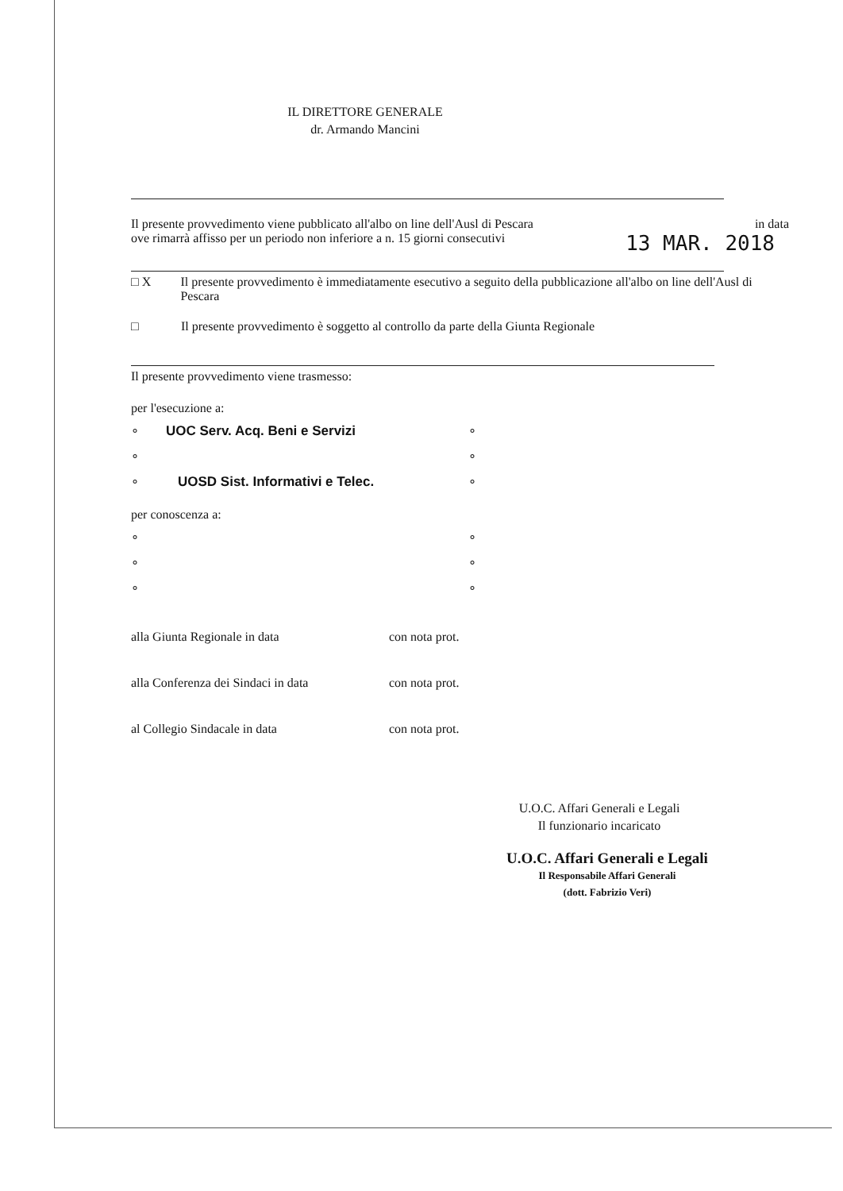IL DIRETTORE GENERALE
dr. Armando Mancini
Il presente provvedimento viene pubblicato all'albo on line dell'Ausl di Pescara in data
ove rimarrà affisso per un periodo non inferiore a n. 15 giorni consecutivi 13 MAR. 2018
□ X Il presente provvedimento è immediatamente esecutivo a seguito della pubblicazione all'albo on line dell'Ausl di Pescara
□ Il presente provvedimento è soggetto al controllo da parte della Giunta Regionale
Il presente provvedimento viene trasmesso:
per l'esecuzione a:
∘ UOC Serv. Acq. Beni e Servizi
∘
∘ UOSD Sist. Informativi e Telec.
∘
∘
∘
per conoscenza a:
∘
∘
∘
∘
∘
∘
alla Giunta Regionale in data con nota prot.
alla Conferenza dei Sindaci in data con nota prot.
al Collegio Sindacale in data con nota prot.
U.O.C. Affari Generali e Legali
Il funzionario incaricato
U.O.C. Affari Generali e Legali
Il Responsabile Affari Generali
(dott. Fabrizio Veri)